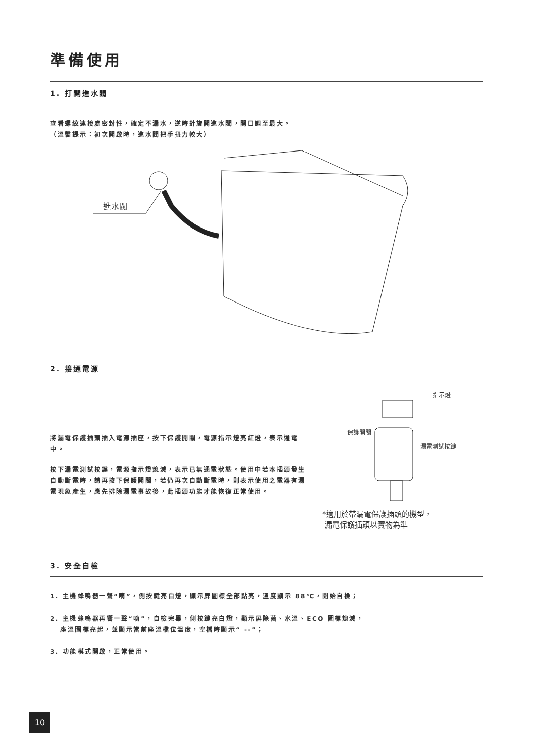準備使用
1. 打開進水閥
查看螺紋連接處密封性，確定不漏水，逆時針旋開進水閥，開口調至最大。
（溫馨提示：初次開啟時，進水閥把手扭力較大）
進水閥
2. 接通電源
將漏電保護插頭插入電源插座，按下保護開關，電源指示燈亮紅燈，表示通電中。
按下漏電測試按鍵，電源指示燈熄滅，表示已無通電狀態。使用中若本插頭發生自動斷電時，請再按下保護開關，若仍再次自動斷電時，則表示使用之電器有漏電現象產生，應先排除漏電事故後，此插頭功能才能恢復正常使用。
指示燈
保護開關
漏電測試按鍵
*適用於帶漏電保護插頭的機型，
漏電保護插頭以實物為準
3. 安全自檢
1. 主機蜂鳴器一聲“嘀”，側按鍵亮白燈，顯示屏圖標全部點亮，溫度顯示 88℃，開始自檢；
2. 主機蜂鳴器再響一聲“嘀”，自檢完畢，側按鍵亮白燈，顯示屏除菌、水溫、ECO 圖標熄滅，
座溫圖標亮起，並顯示當前座溫檔位溫度，空檔時顯示“ --”；
3. 功能模式開啟，正常使用。
10